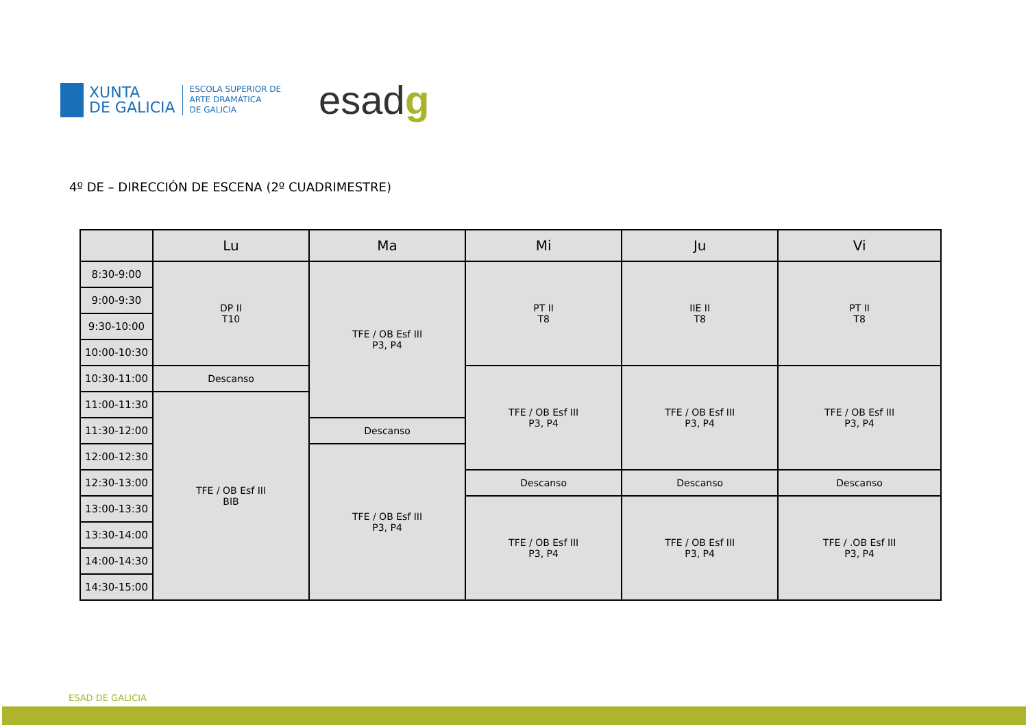XUNTA
DE GALICIA
ESCOLA SUPERIOR DE
ARTE DRAMÁTICA
DE GALICIA
esadg
4º DE – DIRECCIÓN DE ESCENA (2º CUADRIMESTRE)
| | Lu | Ma | Mi | Ju | Vi |
| --- | --- | --- | --- | --- | --- |
| 8:30-9:00 | DP II T10 | TFE / OB Esf III P3, P4 | PT II T8 | IIE II T8 | PT II T8 |
| 9:00-9:30 | | | | | |
| 9:30-10:00 | | | | | |
| 10:00-10:30 | | | | | |
| 10:30-11:00 | Descanso | | TFE / OB Esf III P3, P4 | TFE / OB Esf III P3, P4 | TFE / OB Esf III P3, P4 |
| 11:00-11:30 | TFE / OB Esf III BIB | | | | |
| 11:30-12:00 | | Descanso | | | |
| 12:00-12:30 | | TFE / OB Esf III P3, P4 | | | |
| 12:30-13:00 | | | Descanso | Descanso | Descanso |
| 13:00-13:30 | | | TFE / OB Esf III P3, P4 | TFE / OB Esf III P3, P4 | TFE / .OB Esf III P3, P4 |
| 13:30-14:00 | | | | | |
| 14:00-14:30 | | | | | |
| 14:30-15:00 | | | | | |
ESAD DE GALICIA